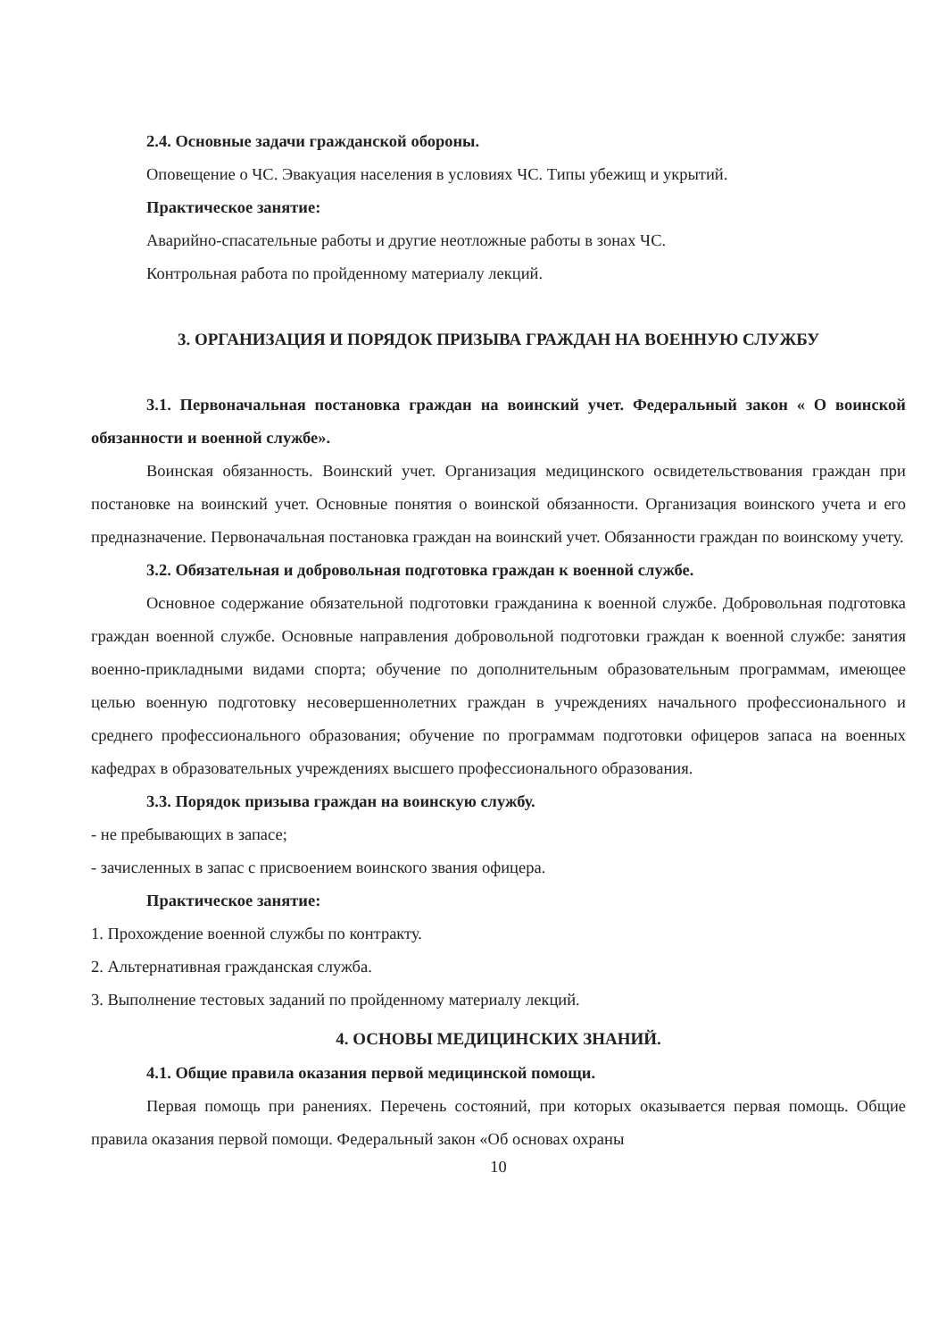2.4. Основные задачи гражданской обороны.
Оповещение о ЧС. Эвакуация населения в условиях ЧС. Типы убежищ и укрытий.
Практическое занятие:
Аварийно-спасательные работы и другие неотложные работы в зонах ЧС.
Контрольная работа по пройденному материалу лекций.
3. ОРГАНИЗАЦИЯ И ПОРЯДОК ПРИЗЫВА ГРАЖДАН НА ВОЕННУЮ СЛУЖБУ
3.1. Первоначальная постановка граждан на воинский учет. Федеральный закон « О воинской обязанности и военной службе».
Воинская обязанность. Воинский учет. Организация медицинского освидетельствования граждан при постановке на воинский учет. Основные понятия о воинской обязанности. Организация воинского учета и его предназначение. Первоначальная постановка граждан на воинский учет. Обязанности граждан по воинскому учету.
3.2. Обязательная и добровольная подготовка граждан к военной службе.
Основное содержание обязательной подготовки гражданина к военной службе. Добровольная подготовка граждан военной службе. Основные направления добровольной подготовки граждан к военной службе: занятия военно-прикладными видами спорта; обучение по дополнительным образовательным программам, имеющее целью военную подготовку несовершеннолетних граждан в учреждениях начального профессионального и среднего профессионального образования; обучение по программам подготовки офицеров запаса на военных кафедрах в образовательных учреждениях высшего профессионального образования.
3.3. Порядок призыва граждан на воинскую службу.
- не пребывающих в запасе;
- зачисленных в запас с присвоением воинского звания офицера.
Практическое занятие:
1. Прохождение военной службы по контракту.
2. Альтернативная гражданская служба.
3. Выполнение тестовых заданий по пройденному материалу лекций.
4. ОСНОВЫ МЕДИЦИНСКИХ ЗНАНИЙ.
4.1. Общие правила оказания первой медицинской помощи.
Первая помощь при ранениях. Перечень состояний, при которых оказывается первая помощь. Общие правила оказания первой помощи. Федеральный закон «Об основах охраны
10